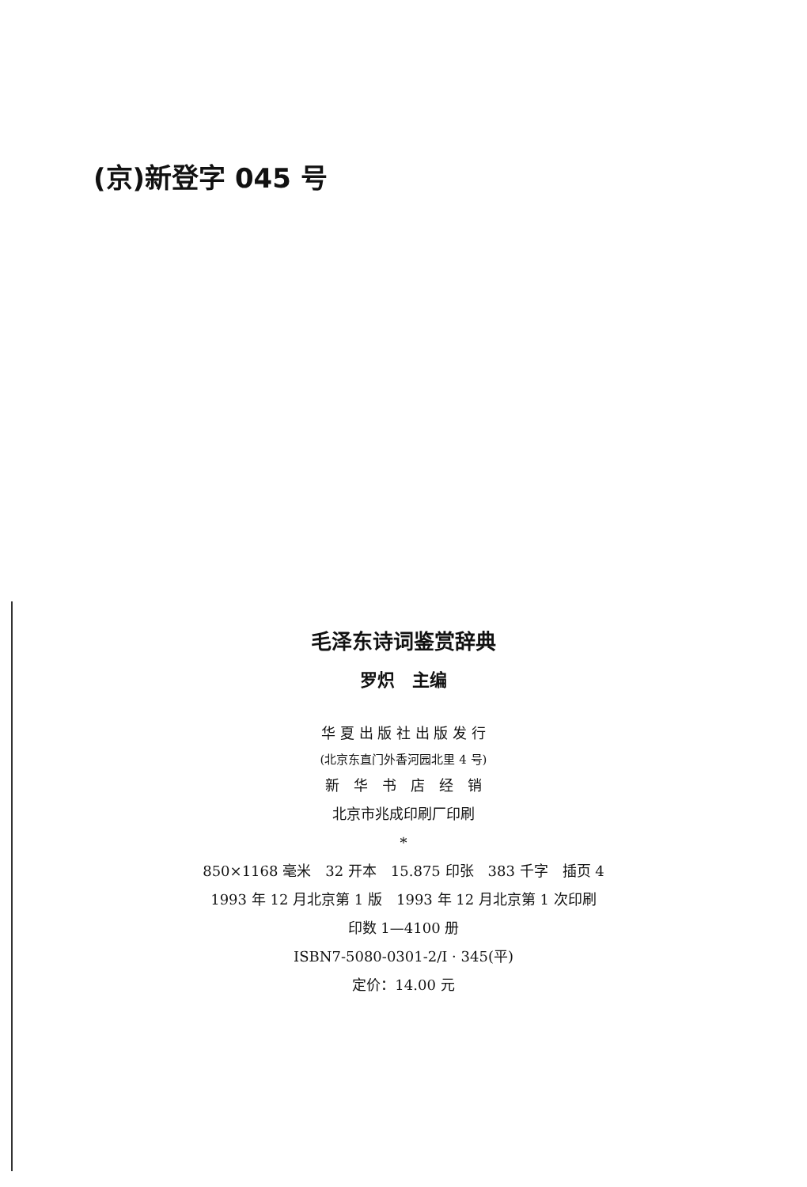(京)新登字 045 号
毛泽东诗词鉴赏辞典
罗炽　主编
华 夏 出 版 社 出 版 发 行
(北京东直门外香河园北里 4 号)
新　华　书　店　经　销
北京市兆成印刷厂印刷
*
850×1168 毫米　32 开本　15.875 印张　383 千字　插页 4
1993 年 12 月北京第 1 版　1993 年 12 月北京第 1 次印刷
印数 1—4100 册
ISBN7-5080-0301-2/I · 345(平)
定价：14.00 元